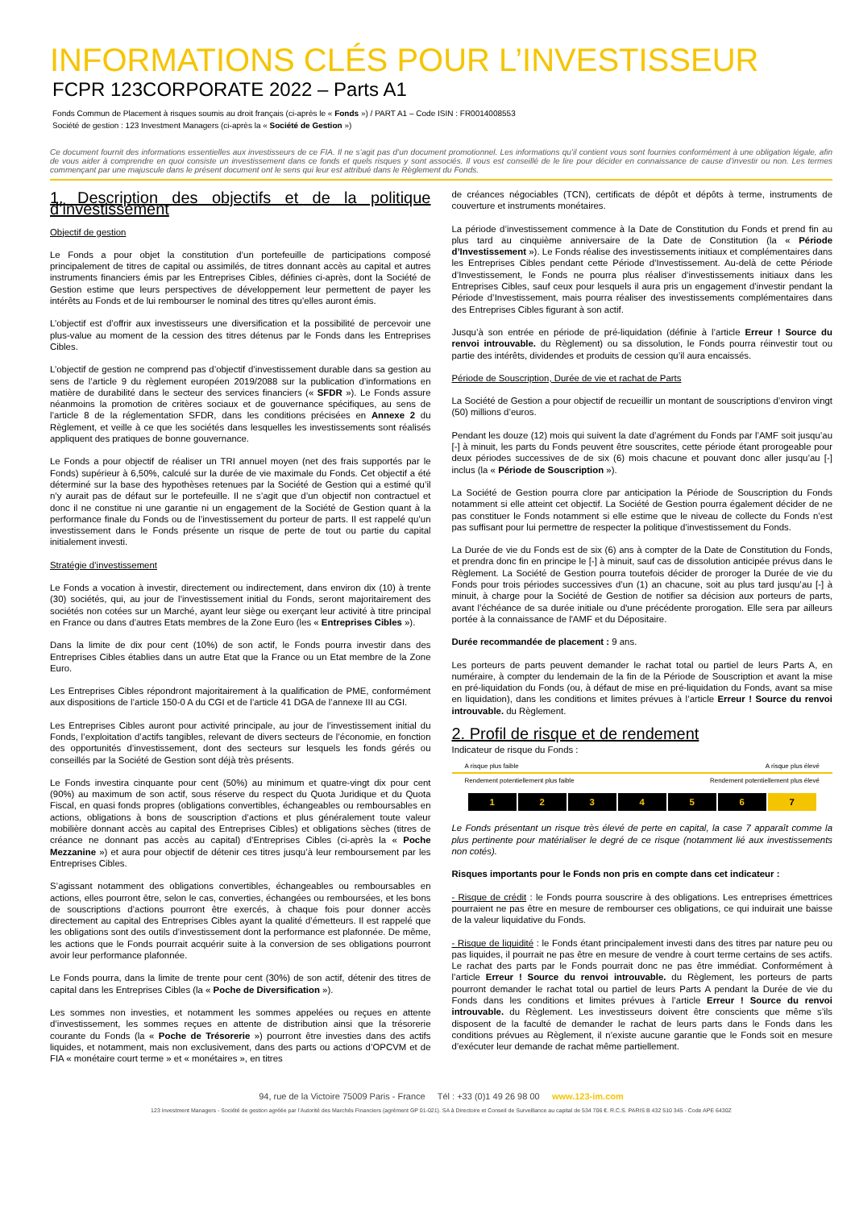INFORMATIONS CLÉS POUR L’INVESTISSEUR
FCPR 123CORPORATE 2022 – Parts A1
Fonds Commun de Placement à risques soumis au droit français (ci-après le « Fonds ») / PART A1 – Code ISIN : FR0014008553
Société de gestion : 123 Investment Managers (ci-après la « Société de Gestion »)
Ce document fournit des informations essentielles aux investisseurs de ce FIA. Il ne s’agit pas d’un document promotionnel. Les informations qu’il contient vous sont fournies conformément à une obligation légale, afin de vous aider à comprendre en quoi consiste un investissement dans ce fonds et quels risques y sont associés. Il vous est conseillé de le lire pour décider en connaissance de cause d’investir ou non. Les termes commençant par une majuscule dans le présent document ont le sens qui leur est attribué dans le Règlement du Fonds.
1. Description des objectifs et de la politique d’investissement
Objectif de gestion
Le Fonds a pour objet la constitution d’un portefeuille de participations composé principalement de titres de capital ou assimilés, de titres donnant accès au capital et autres instruments financiers émis par les Entreprises Cibles, définies ci-après, dont la Société de Gestion estime que leurs perspectives de développement leur permettent de payer les intérêts au Fonds et de lui rembourser le nominal des titres qu’elles auront émis.
L’objectif est d’offrir aux investisseurs une diversification et la possibilité de percevoir une plus-value au moment de la cession des titres détenus par le Fonds dans les Entreprises Cibles.
L’objectif de gestion ne comprend pas d’objectif d’investissement durable dans sa gestion au sens de l’article 9 du règlement européen 2019/2088 sur la publication d’informations en matière de durabilité dans le secteur des services financiers (« SFDR »). Le Fonds assure néanmoins la promotion de critères sociaux et de gouvernance spécifiques, au sens de l’article 8 de la réglementation SFDR, dans les conditions précisées en Annexe 2 du Règlement, et veille à ce que les sociétés dans lesquelles les investissements sont réalisés appliquent des pratiques de bonne gouvernance.
Le Fonds a pour objectif de réaliser un TRI annuel moyen (net des frais supportés par le Fonds) supérieur à 6,50%, calculé sur la durée de vie maximale du Fonds. Cet objectif a été déterminé sur la base des hypothèses retenues par la Société de Gestion qui a estimé qu’il n’y aurait pas de défaut sur le portefeuille. Il ne s’agit que d’un objectif non contractuel et donc il ne constitue ni une garantie ni un engagement de la Société de Gestion quant à la performance finale du Fonds ou de l’investissement du porteur de parts. Il est rappelé qu’un investissement dans le Fonds présente un risque de perte de tout ou partie du capital initialement investi.
Stratégie d’investissement
Le Fonds a vocation à investir, directement ou indirectement, dans environ dix (10) à trente (30) sociétés, qui, au jour de l’investissement initial du Fonds, seront majoritairement des sociétés non cotées sur un Marché, ayant leur siège ou exerçant leur activité à titre principal en France ou dans d’autres Etats membres de la Zone Euro (les « Entreprises Cibles »).
Dans la limite de dix pour cent (10%) de son actif, le Fonds pourra investir dans des Entreprises Cibles établies dans un autre Etat que la France ou un Etat membre de la Zone Euro.
Les Entreprises Cibles répondront majoritairement à la qualification de PME, conformément aux dispositions de l’article 150-0 A du CGI et de l’article 41 DGA de l’annexe III au CGI.
Les Entreprises Cibles auront pour activité principale, au jour de l’investissement initial du Fonds, l’exploitation d’actifs tangibles, relevant de divers secteurs de l’économie, en fonction des opportunités d’investissement, dont des secteurs sur lesquels les fonds gérés ou conseillés par la Société de Gestion sont déjà très présents.
Le Fonds investira cinquante pour cent (50%) au minimum et quatre-vingt dix pour cent (90%) au maximum de son actif, sous réserve du respect du Quota Juridique et du Quota Fiscal, en quasi fonds propres (obligations convertibles, échangeables ou remboursables en actions, obligations à bons de souscription d’actions et plus généralement toute valeur mobilière donnant accès au capital des Entreprises Cibles) et obligations sèches (titres de créance ne donnant pas accès au capital) d’Entreprises Cibles (ci-après la « Poche Mezzanine ») et aura pour objectif de détenir ces titres jusqu’à leur remboursement par les Entreprises Cibles.
S’agissant notamment des obligations convertibles, échangeables ou remboursables en actions, elles pourront être, selon le cas, converties, échangées ou remboursées, et les bons de souscriptions d’actions pourront être exercés, à chaque fois pour donner accès directement au capital des Entreprises Cibles ayant la qualité d’émetteurs. Il est rappelé que les obligations sont des outils d’investissement dont la performance est plafonnée. De même, les actions que le Fonds pourrait acquérir suite à la conversion de ses obligations pourront avoir leur performance plafonnée.
Le Fonds pourra, dans la limite de trente pour cent (30%) de son actif, détenir des titres de capital dans les Entreprises Cibles (la « Poche de Diversification »).
Les sommes non investies, et notamment les sommes appelées ou reçues en attente d’investissement, les sommes reçues en attente de distribution ainsi que la trésorerie courante du Fonds (la « Poche de Trésorerie ») pourront être investies dans des actifs liquides, et notamment, mais non exclusivement, dans des parts ou actions d’OPCVM et de FIA « monétaire court terme » et « monétaires », en titres
de créances négociables (TCN), certificats de dépôt et dépôts à terme, instruments de couverture et instruments monétaires.
La période d’investissement commence à la Date de Constitution du Fonds et prend fin au plus tard au cinquième anniversaire de la Date de Constitution (la « Période d’Investissement »). Le Fonds réalise des investissements initiaux et complémentaires dans les Entreprises Cibles pendant cette Période d’Investissement. Au-delà de cette Période d’Investissement, le Fonds ne pourra plus réaliser d’investissements initiaux dans les Entreprises Cibles, sauf ceux pour lesquels il aura pris un engagement d’investir pendant la Période d’Investissement, mais pourra réaliser des investissements complémentaires dans des Entreprises Cibles figurant à son actif.
Jusqu’à son entrée en période de pré-liquidation (définie à l’article Erreur ! Source du renvoi introuvable. du Règlement) ou sa dissolution, le Fonds pourra réinvestir tout ou partie des intérêts, dividendes et produits de cession qu’il aura encaissés.
Période de Souscription, Durée de vie et rachat de Parts
La Société de Gestion a pour objectif de recueillir un montant de souscriptions d’environ vingt (50) millions d’euros.
Pendant les douze (12) mois qui suivent la date d’agrément du Fonds par l’AMF soit jusqu’au [-] à minuit, les parts du Fonds peuvent être souscrites, cette période étant prorogeable pour deux périodes successives de de six (6) mois chacune et pouvant donc aller jusqu’au [-] inclus (la « Période de Souscription »).
La Société de Gestion pourra clore par anticipation la Période de Souscription du Fonds notamment si elle atteint cet objectif. La Société de Gestion pourra également décider de ne pas constituer le Fonds notamment si elle estime que le niveau de collecte du Fonds n’est pas suffisant pour lui permettre de respecter la politique d’investissement du Fonds.
La Durée de vie du Fonds est de six (6) ans à compter de la Date de Constitution du Fonds, et prendra donc fin en principe le [-] à minuit, sauf cas de dissolution anticipée prévus dans le Règlement. La Société de Gestion pourra toutefois décider de proroger la Durée de vie du Fonds pour trois périodes successives d’un (1) an chacune, soit au plus tard jusqu’au [-] à minuit, à charge pour la Société de Gestion de notifier sa décision aux porteurs de parts, avant l’échéance de sa durée initiale ou d'une précédente prorogation. Elle sera par ailleurs portée à la connaissance de l'AMF et du Dépositaire.
Durée recommandée de placement : 9 ans.
Les porteurs de parts peuvent demander le rachat total ou partiel de leurs Parts A, en numéraire, à compter du lendemain de la fin de la Période de Souscription et avant la mise en pré-liquidation du Fonds (ou, à défaut de mise en pré-liquidation du Fonds, avant sa mise en liquidation), dans les conditions et limites prévues à l’article Erreur ! Source du renvoi introuvable. du Règlement.
2. Profil de risque et de rendement
Indicateur de risque du Fonds :
A risque plus faible A risque plus élevé
Rendement potentiellement plus faible Rendement potentiellement plus élevé
| 1 | 2 | 3 | 4 | 5 | 6 | 7 |
Le Fonds présentant un risque très élevé de perte en capital, la case 7 apparaît comme la plus pertinente pour matérialiser le degré de ce risque (notamment lié aux investissements non cotés).
Risques importants pour le Fonds non pris en compte dans cet indicateur :
- Risque de crédit : le Fonds pourra souscrire à des obligations. Les entreprises émettrices pourraient ne pas être en mesure de rembourser ces obligations, ce qui induirait une baisse de la valeur liquidative du Fonds.
- Risque de liquidité : le Fonds étant principalement investi dans des titres par nature peu ou pas liquides, il pourrait ne pas être en mesure de vendre à court terme certains de ses actifs. Le rachat des parts par le Fonds pourrait donc ne pas être immédiat. Conformément à l’article Erreur ! Source du renvoi introuvable. du Règlement, les porteurs de parts pourront demander le rachat total ou partiel de leurs Parts A pendant la Durée de vie du Fonds dans les conditions et limites prévues à l’article Erreur ! Source du renvoi introuvable. du Règlement. Les investisseurs doivent être conscients que même s’ils disposent de la faculté de demander le rachat de leurs parts dans le Fonds dans les conditions prévues au Règlement, il n’existe aucune garantie que le Fonds soit en mesure d’exécuter leur demande de rachat même partiellement.
94, rue de la Victoire 75009 Paris - France Tél : +33 (0)1 49 26 98 00 www.123-im.com
123 Investment Managers - Société de gestion agréée par l’Autorité des Marchés Financiers (agrément GP 01-021). SA à Directoire et Conseil de Surveillance au capital de 534 706 €. R.C.S. PARIS B 432 510 345 - Code APE 6430Z